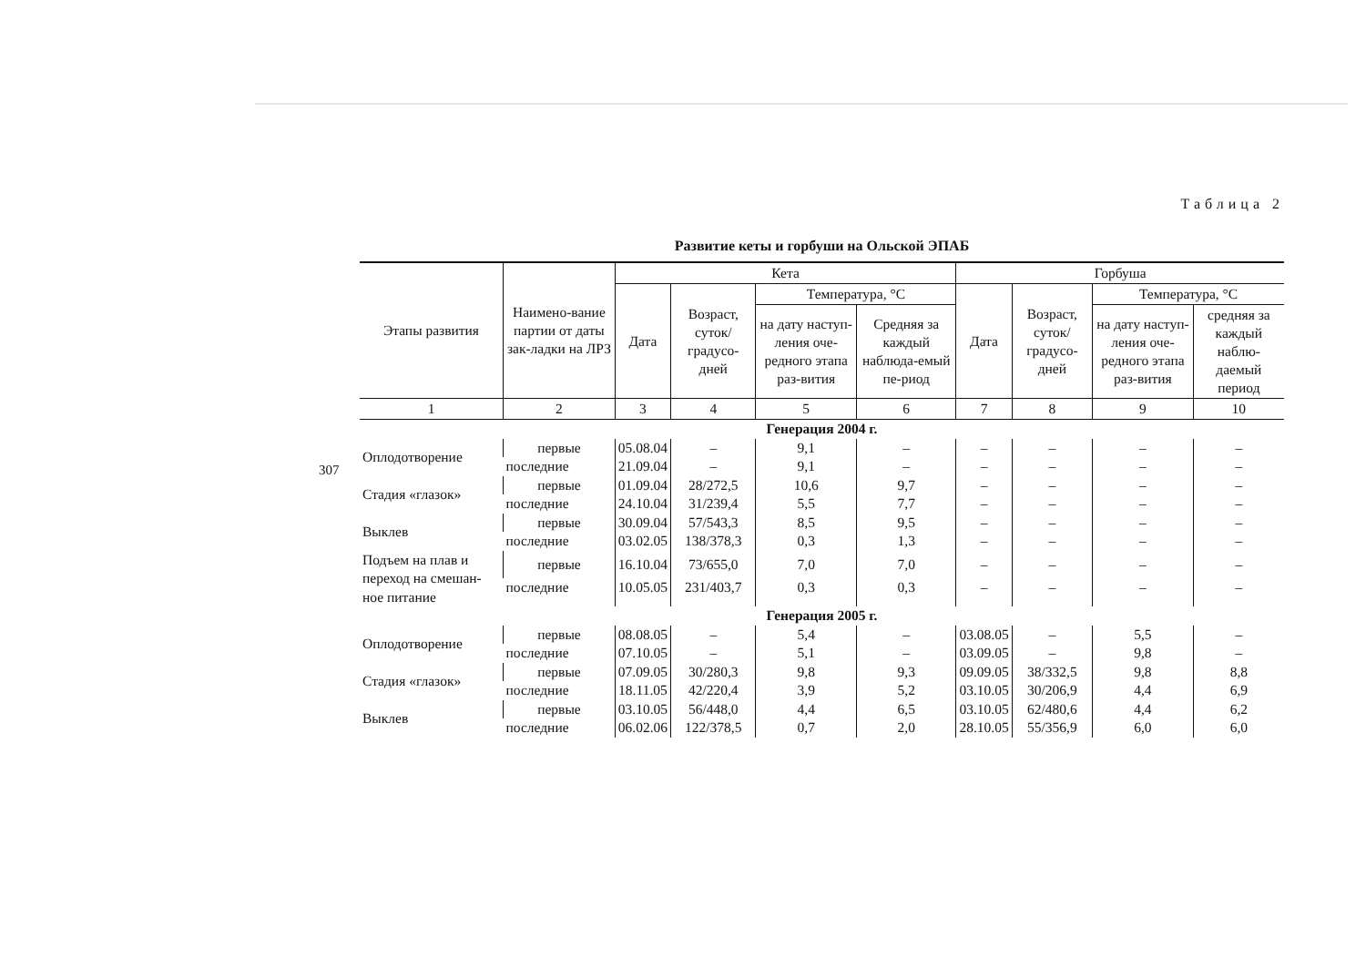307
Таблица 2
Развитие кеты и горбуши на Ольской ЭПАБ
| Этапы развития | Наимено-вание партии от даты зак-ладки на ЛРЗ | Кета | | | | Горбуша | | | |
| --- | --- | --- | --- | --- | --- | --- | --- | --- | --- |
| | | Дата | Возраст, суток/ градусо-дней | Температура, °С | | Дата | Возраст, суток/ градусо-дней | Температура, °С | |
| | | | | на дату наступ-ления оче-редного этапа раз-вития | Средняя за каждый наблюда-емый пе-риод | | | на дату наступ-ления оче-редного этапа раз-вития | средняя за каждый наблю-даемый период |
| 1 | 2 | 3 | 4 | 5 | 6 | 7 | 8 | 9 | 10 |
| Генерация 2004 г. | | | | | | | | | |
| Оплодотворение | первые | 05.08.04 | – | 9,1 | – | – | – | – | – |
| | последние | 21.09.04 | – | 9,1 | – | – | – | – | – |
| Стадия «глазок» | первые | 01.09.04 | 28/272,5 | 10,6 | 9,7 | – | – | – | – |
| | последние | 24.10.04 | 31/239,4 | 5,5 | 7,7 | – | – | – | – |
| Выклев | первые | 30.09.04 | 57/543,3 | 8,5 | 9,5 | – | – | – | – |
| | последние | 03.02.05 | 138/378,3 | 0,3 | 1,3 | – | – | – | – |
| Подъем на плав и переход на смешан-ное питание | первые | 16.10.04 | 73/655,0 | 7,0 | 7,0 | – | – | – | – |
| | последние | 10.05.05 | 231/403,7 | 0,3 | 0,3 | – | – | – | – |
| Генерация 2005 г. | | | | | | | | | |
| Оплодотворение | первые | 08.08.05 | – | 5,4 | – | 03.08.05 | – | 5,5 | – |
| | последние | 07.10.05 | – | 5,1 | – | 03.09.05 | – | 9,8 | – |
| Стадия «глазок» | первые | 07.09.05 | 30/280,3 | 9,8 | 9,3 | 09.09.05 | 38/332,5 | 9,8 | 8,8 |
| | последние | 18.11.05 | 42/220,4 | 3,9 | 5,2 | 03.10.05 | 30/206,9 | 4,4 | 6,9 |
| Выклев | первые | 03.10.05 | 56/448,0 | 4,4 | 6,5 | 03.10.05 | 62/480,6 | 4,4 | 6,2 |
| | последние | 06.02.06 | 122/378,5 | 0,7 | 2,0 | 28.10.05 | 55/356,9 | 6,0 | 6,0 |